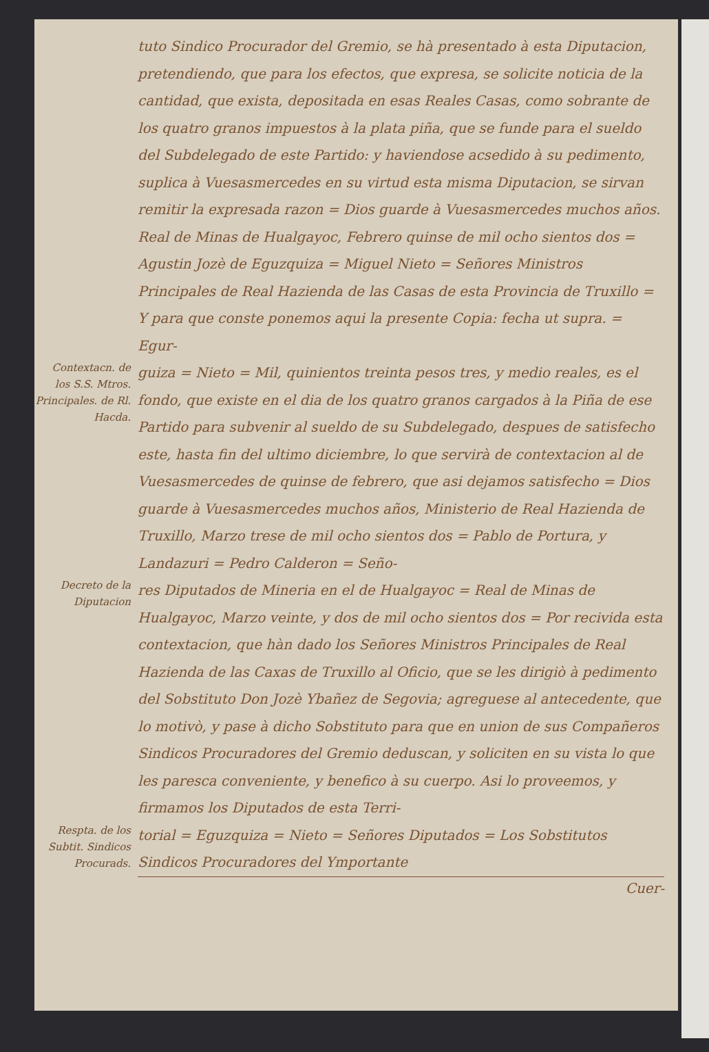tuto Sindico Procurador del Gremio, se hà presentado à esta Diputacion, pretendiendo, que para los efectos, que expresa, se solicite noticia de la cantidad, que exista, depositada en esas Reales Casas, como sobrante de los quatro granos impuestos à la plata piña, que se funde para el sueldo del Subdelegado de este Partido: y haviendose acsedido à su pedimento, suplica à Vuesasmercedes en su virtud esta misma Diputacion, se sirvan remitir la expresada razon = Dios guarde à Vuesasmercedes muchos años. Real de Minas de Hualgayoc, Febrero quinse de mil ocho sientos dos = Agustin Jozè de Eguzquiza = Miguel Nieto = Señores Ministros Principales de Real Hazienda de las Casas de esta Provincia de Truxillo = Y para que conste ponemos aqui la presente Copia: fecha ut supra. = Egur-
Contextacn. de los S.S. Mtros. Principales. de Rl. Hacda.
guiza = Nieto = Mil, quinientos treinta pesos tres, y medio reales, es el fondo, que existe en el dia de los quatro granos cargados à la Piña de ese Partido para subvenir al sueldo de su Subdelegado, despues de satisfecho este, hasta fin del ultimo diciembre, lo que servirà de contextacion al de Vuesasmercedes de quinse de febrero, que asi dejamos satisfecho = Dios guarde à Vuesasmercedes muchos años, Ministerio de Real Hazienda de Truxillo, Marzo trese de mil ocho sientos dos = Pablo de Portura, y Landazuri = Pedro Calderon = Seño-
Decreto de la Diputacion
res Diputados de Mineria en el de Hualgayoc = Real de Minas de Hualgayoc, Marzo veinte, y dos de mil ocho sientos dos = Por recivida esta contextacion, que hàn dado los Señores Ministros Principales de Real Hazienda de las Caxas de Truxillo al Oficio, que se les dirigiò à pedimento del Sobstituto Don Jozè Ybañez de Segovia; agreguese al antecedente, que lo motivò, y pase à dicho Sobstituto para que en union de sus Compañeros Sindicos Procuradores del Gremio deduscan, y soliciten en su vista lo que les paresca conveniente, y benefico à su cuerpo. Asi lo proveemos, y firmamos los Diputados de esta Terri-
Respta. de los Subtit. Sindicos Procurads.
torial = Eguzquiza = Nieto = Señores Diputados = Los Sobstitutos Sindicos Procuradores del Ymportante
Cuer-